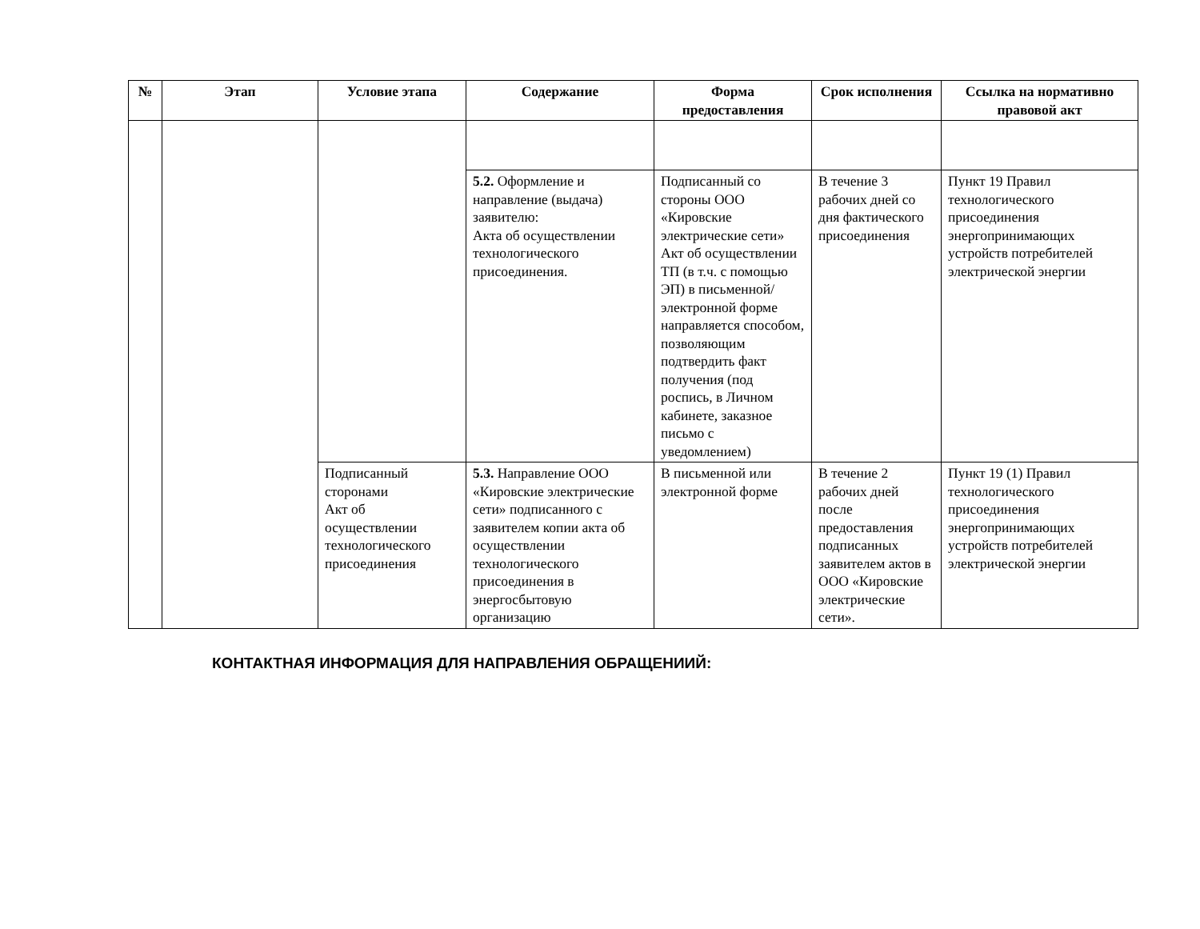| № | Этап | Условие этапа | Содержание | Форма предоставления | Срок исполнения | Ссылка на нормативно правовой акт |
| --- | --- | --- | --- | --- | --- | --- |
| | | | 5.2. Оформление и направление (выдача) заявителю: Акта об осуществлении технологического присоединения. | Подписанный со стороны ООО «Кировские электрические сети» Акт об осуществлении ТП (в т.ч. с помощью ЭП) в письменной/электронной форме направляется способом, позволяющим подтвердить факт получения (под роспись, в Личном кабинете, заказное письмо с уведомлением) | В течение 3 рабочих дней со дня фактического присоединения | Пункт 19 Правил технологического присоединения энергопринимающих устройств потребителей электрической энергии |
| | | Подписанный сторонами Акт об осуществлении технологического присоединения | 5.3. Направление ООО «Кировские электрические сети» подписанного с заявителем копии акта об осуществлении технологического присоединения в энергосбытовую организацию | В письменной или электронной форме | В течение 2 рабочих дней после предоставления подписанных заявителем актов в ООО «Кировские электрические сети». | Пункт 19 (1) Правил технологического присоединения энергопринимающих устройств потребителей электрической энергии |
КОНТАКТНАЯ ИНФОРМАЦИЯ ДЛЯ НАПРАВЛЕНИЯ ОБРАЩЕНИИЙ: